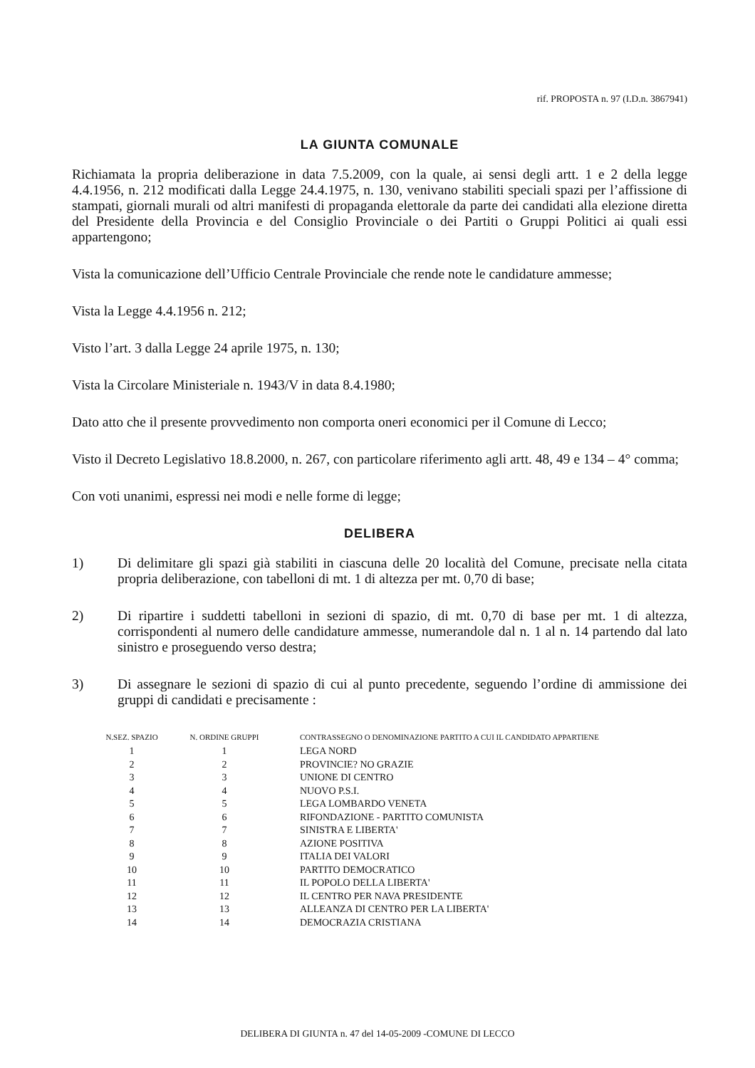rif. PROPOSTA n. 97 (I.D.n. 3867941)
LA GIUNTA COMUNALE
Richiamata la propria deliberazione in data 7.5.2009, con la quale, ai sensi degli artt. 1 e 2 della legge 4.4.1956, n. 212 modificati dalla Legge 24.4.1975, n. 130, venivano stabiliti speciali spazi per l’affissione di stampati, giornali murali od altri manifesti di propaganda elettorale da parte dei candidati alla elezione diretta del Presidente della Provincia e del Consiglio Provinciale o dei Partiti o Gruppi Politici ai quali essi appartengono;
Vista la comunicazione dell’Ufficio Centrale Provinciale che rende note le candidature ammesse;
Vista la Legge 4.4.1956 n. 212;
Visto l’art. 3 dalla Legge 24 aprile 1975, n. 130;
Vista la Circolare Ministeriale n. 1943/V in data 8.4.1980;
Dato atto che il presente provvedimento non comporta oneri economici per il Comune di Lecco;
Visto il Decreto Legislativo 18.8.2000, n. 267, con particolare riferimento agli artt. 48, 49 e 134 – 4° comma;
Con voti unanimi, espressi nei modi e nelle forme di legge;
DELIBERA
1) Di delimitare gli spazi già stabiliti in ciascuna delle 20 località del Comune, precisate nella citata propria deliberazione, con tabelloni di mt. 1 di altezza per mt. 0,70 di base;
2) Di ripartire i suddetti tabelloni in sezioni di spazio, di mt. 0,70 di base per mt. 1 di altezza, corrispondenti al numero delle candidature ammesse, numerandole dal n. 1 al n. 14 partendo dal lato sinistro e proseguendo verso destra;
3) Di assegnare le sezioni di spazio di cui al punto precedente, seguendo l’ordine di ammissione dei gruppi di candidati e precisamente :
| N.SEZ. SPAZIO | N. ORDINE GRUPPI | CONTRASSEGNO O DENOMINAZIONE PARTITO A CUI IL CANDIDATO APPARTIENE |
| --- | --- | --- |
| 1 | 1 | LEGA NORD |
| 2 | 2 | PROVINCIE? NO GRAZIE |
| 3 | 3 | UNIONE DI CENTRO |
| 4 | 4 | NUOVO P.S.I. |
| 5 | 5 | LEGA LOMBARDO VENETA |
| 6 | 6 | RIFONDAZIONE - PARTITO COMUNISTA |
| 7 | 7 | SINISTRA E LIBERTA' |
| 8 | 8 | AZIONE POSITIVA |
| 9 | 9 | ITALIA DEI VALORI |
| 10 | 10 | PARTITO DEMOCRATICO |
| 11 | 11 | IL POPOLO DELLA LIBERTA' |
| 12 | 12 | IL CENTRO PER NAVA PRESIDENTE |
| 13 | 13 | ALLEANZA DI CENTRO PER LA LIBERTA' |
| 14 | 14 | DEMOCRAZIA CRISTIANA |
DELIBERA DI GIUNTA n. 47 del 14-05-2009 -COMUNE DI LECCO